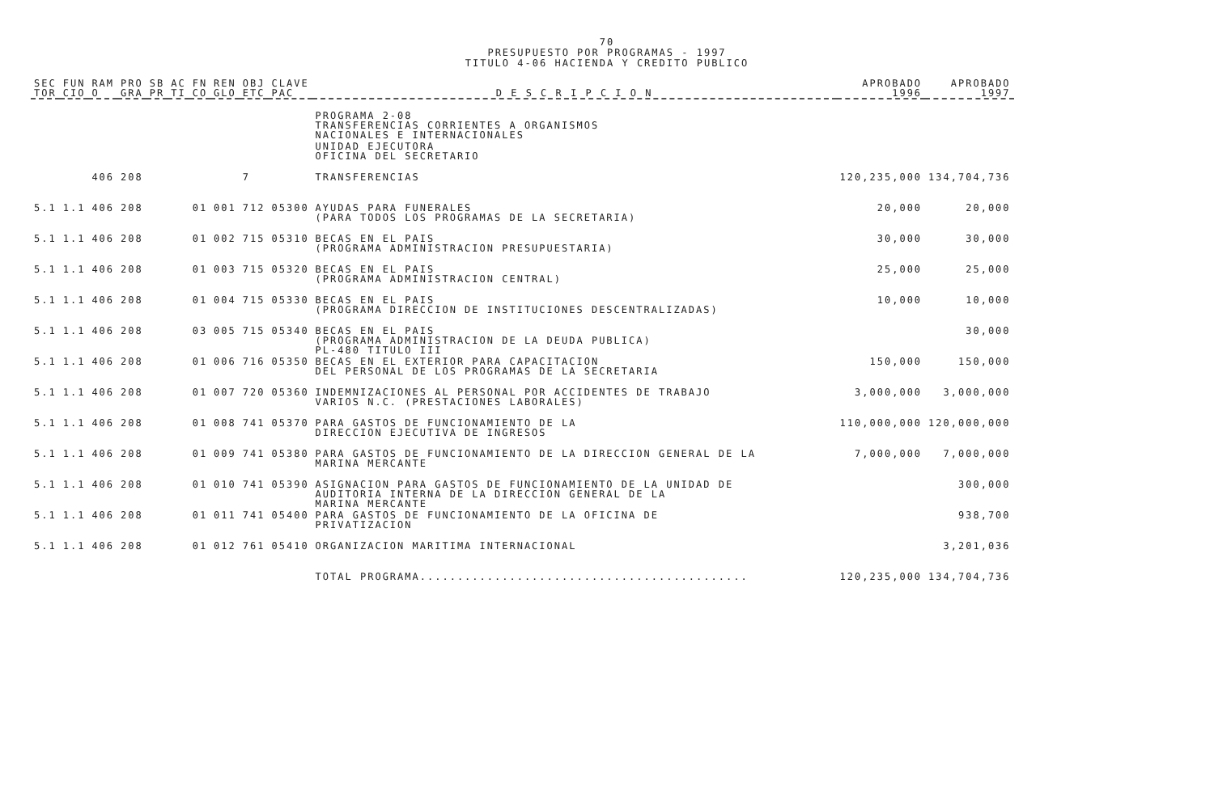70
PRESUPUESTO POR PROGRAMAS - 1997
TITULO 4-06 HACIENDA Y CREDITO PUBLICO
| SEC TOR | FUN CIO | RAM O | PRO GRA | SB PR | AC TI | FN CO | REN GLO | OBJ ETC | CLAVE PAC | D E S C R I P C I O N | APROBADO 1996 | APROBADO 1997 |
| --- | --- | --- | --- | --- | --- | --- | --- | --- | --- | --- | --- | --- |
| | | | | | | | | | | PROGRAMA 2-08 TRANSFERENCIAS CORRIENTES A ORGANISMOS NACIONALES E INTERNACIONALES | | |
| | | | | | | | | | | UNIDAD EJECUTORA OFICINA DEL SECRETARIO | | |
| | | 406 | 208 | | | | | 7 | | TRANSFERENCIAS | 120,235,000 | 134,704,736 |
| 5.1 | 1.1 | 406 | 208 | | | 01 | 001 | 712 | 05300 | AYUDAS PARA FUNERALES (PARA TODOS LOS PROGRAMAS DE LA SECRETARIA) | 20,000 | 20,000 |
| 5.1 | 1.1 | 406 | 208 | | | 01 | 002 | 715 | 05310 | BECAS EN EL PAIS (PROGRAMA ADMINISTRACION PRESUPUESTARIA) | 30,000 | 30,000 |
| 5.1 | 1.1 | 406 | 208 | | | 01 | 003 | 715 | 05320 | BECAS EN EL PAIS (PROGRAMA ADMINISTRACION CENTRAL) | 25,000 | 25,000 |
| 5.1 | 1.1 | 406 | 208 | | | 01 | 004 | 715 | 05330 | BECAS EN EL PAIS (PROGRAMA DIRECCION DE INSTITUCIONES DESCENTRALIZADAS) | 10,000 | 10,000 |
| 5.1 | 1.1 | 406 | 208 | | | 03 | 005 | 715 | 05340 | BECAS EN EL PAIS (PROGRAMA ADMINISTRACION DE LA DEUDA PUBLICA) PL-480 TITULO III | | 30,000 |
| 5.1 | 1.1 | 406 | 208 | | | 01 | 006 | 716 | 05350 | BECAS EN EL EXTERIOR PARA CAPACITACION DEL PERSONAL DE LOS PROGRAMAS DE LA SECRETARIA | 150,000 | 150,000 |
| 5.1 | 1.1 | 406 | 208 | | | 01 | 007 | 720 | 05360 | INDEMNIZACIONES AL PERSONAL POR ACCIDENTES DE TRABAJO VARIOS N.C. (PRESTACIONES LABORALES) | 3,000,000 | 3,000,000 |
| 5.1 | 1.1 | 406 | 208 | | | 01 | 008 | 741 | 05370 | PARA GASTOS DE FUNCIONAMIENTO DE LA DIRECCION EJECUTIVA DE INGRESOS | 110,000,000 | 120,000,000 |
| 5.1 | 1.1 | 406 | 208 | | | 01 | 009 | 741 | 05380 | PARA GASTOS DE FUNCIONAMIENTO DE LA DIRECCION GENERAL DE LA MARINA MERCANTE | 7,000,000 | 7,000,000 |
| 5.1 | 1.1 | 406 | 208 | | | 01 | 010 | 741 | 05390 | ASIGNACION PARA GASTOS DE FUNCIONAMIENTO DE LA UNIDAD DE AUDITORIA INTERNA DE LA DIRECCION GENERAL DE LA MARINA MERCANTE | | 300,000 |
| 5.1 | 1.1 | 406 | 208 | | | 01 | 011 | 741 | 05400 | PARA GASTOS DE FUNCIONAMIENTO DE LA OFICINA DE PRIVATIZACION | | 938,700 |
| 5.1 | 1.1 | 406 | 208 | | | 01 | 012 | 761 | 05410 | ORGANIZACION MARITIMA INTERNACIONAL | | 3,201,036 |
| | | | | | | | | | | TOTAL PROGRAMA............................................ | 120,235,000 | 134,704,736 |